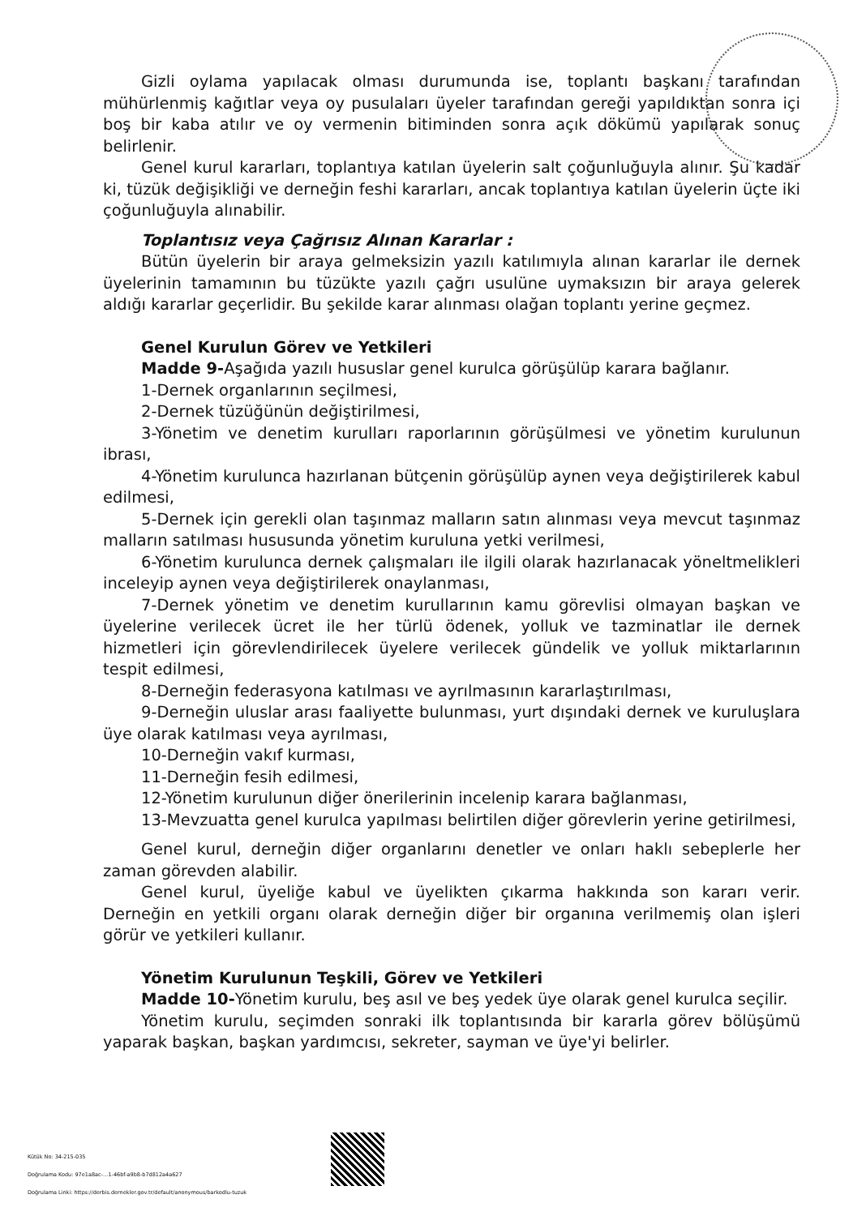Gizli oylama yapılacak olması durumunda ise, toplantı başkanı tarafından mühürlenmiş kağıtlar veya oy pusulaları üyeler tarafından gereği yapıldıktan sonra içi boş bir kaba atılır ve oy vermenin bitiminden sonra açık dökümü yapılarak sonuç belirlenir.
Genel kurul kararları, toplantıya katılan üyelerin salt çoğunluğuyla alınır. Şu kadar ki, tüzük değişikliği ve derneğin feshi kararları, ancak toplantıya katılan üyelerin üçte iki çoğunluğuyla alınabilir.
Toplantısız veya Çağrısız Alınan Kararlar :
Bütün üyelerin bir araya gelmeksizin yazılı katılımıyla alınan kararlar ile dernek üyelerinin tamamının bu tüzükte yazılı çağrı usulüne uymaksızın bir araya gelerek aldığı kararlar geçerlidir. Bu şekilde karar alınması olağan toplantı yerine geçmez.
Genel Kurulun Görev ve Yetkileri
Madde 9-Aşağıda yazılı hususlar genel kurulca görüşülüp karara bağlanır.
1-Dernek organlarının seçilmesi,
2-Dernek tüzüğünün değiştirilmesi,
3-Yönetim ve denetim kurulları raporlarının görüşülmesi ve yönetim kurulunun ibrası,
4-Yönetim kurulunca hazırlanan bütçenin görüşülüp aynen veya değiştirilerek kabul edilmesi,
5-Dernek için gerekli olan taşınmaz malların satın alınması veya mevcut taşınmaz malların satılması hususunda yönetim kuruluna yetki verilmesi,
6-Yönetim kurulunca dernek çalışmaları ile ilgili olarak hazırlanacak yöneltmelikleri inceleyip aynen veya değiştirilerek onaylanması,
7-Dernek yönetim ve denetim kurullarının kamu görevlisi olmayan başkan ve üyelerine verilecek ücret ile her türlü ödenek, yolluk ve tazminatlar ile dernek hizmetleri için görevlendirilecek üyelere verilecek gündelik ve yolluk miktarlarının tespit edilmesi,
8-Derneğin federasyona katılması ve ayrılmasının kararlaştırılması,
9-Derneğin uluslar arası faaliyette bulunması, yurt dışındaki dernek ve kuruluşlara üye olarak katılması veya ayrılması,
10-Derneğin vakıf kurması,
11-Derneğin fesih edilmesi,
12-Yönetim kurulunun diğer önerilerinin incelenip karara bağlanması,
13-Mevzuatta genel kurulca yapılması belirtilen diğer görevlerin yerine getirilmesi,
Genel kurul, derneğin diğer organlarını denetler ve onları haklı sebeplerle her zaman görevden alabilir.
Genel kurul, üyeliğe kabul ve üyelikten çıkarma hakkında son kararı verir. Derneğin en yetkili organı olarak derneğin diğer bir organına verilmemiş olan işleri görür ve yetkileri kullanır.
Yönetim Kurulunun Teşkili, Görev ve Yetkileri
Madde 10-Yönetim kurulu, beş asıl ve beş yedek üye olarak genel kurulca seçilir.
Yönetim kurulu, seçimden sonraki ilk toplantısında bir kararla görev bölüşümü yaparak başkan, başkan yardımcısı, sekreter, sayman ve üye'yi belirler.
Kütük No: 34-215-035
Doğrulama Kodu: 97e1a8ac-…1-46bf-a9b8-b7d812a4a627
Doğrulama Linki: https://derbis.dernekler.gov.tr/default/anonymous/barkodlu-tuzuk